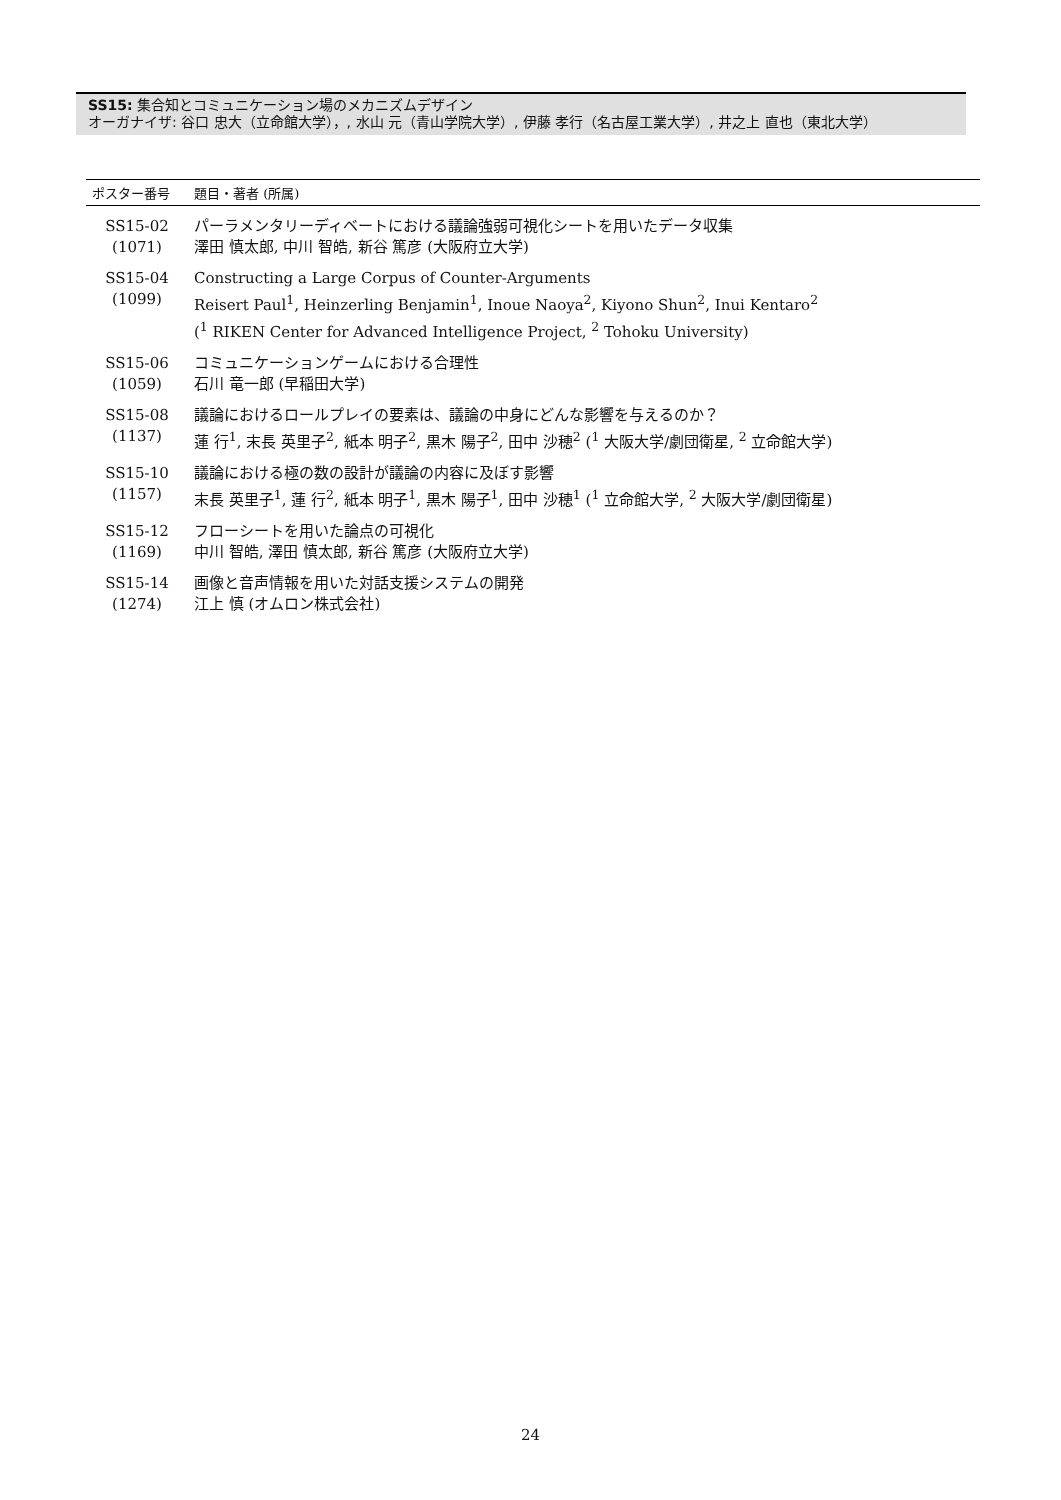SS15: 集合知とコミュニケーション場のメカニズムデザイン
オーガナイザ: 谷口 忠大（立命館大学），, 水山 元（青山学院大学）, 伊藤 孝行（名古屋工業大学）, 井之上 直也（東北大学）
| ポスター番号 | 題目・著者 (所属) |
| --- | --- |
| SS15-02 (1071) | パーラメンタリーディベートにおける議論強弱可視化シートを用いたデータ収集 澤田 慎太郎, 中川 智皓, 新谷 篤彦 (大阪府立大学) |
| SS15-04 (1099) | Constructing a Large Corpus of Counter-Arguments Reisert Paul<sup>1</sup>, Heinzerling Benjamin<sup>1</sup>, Inoue Naoya<sup>2</sup>, Kiyono Shun<sup>2</sup>, Inui Kentaro<sup>2</sup> (<sup>1</sup> RIKEN Center for Advanced Intelligence Project, <sup>2</sup> Tohoku University) |
| SS15-06 (1059) | コミュニケーションゲームにおける合理性 石川 竜一郎 (早稲田大学) |
| SS15-08 (1137) | 議論におけるロールプレイの要素は、議論の中身にどんな影響を与えるのか？ 蓮 行<sup>1</sup>, 末長 英里子<sup>2</sup>, 紙本 明子<sup>2</sup>, 黒木 陽子<sup>2</sup>, 田中 沙穂<sup>2</sup> (<sup>1</sup> 大阪大学/劇団衛星, <sup>2</sup> 立命館大学) |
| SS15-10 (1157) | 議論における極の数の設計が議論の内容に及ぼす影響 末長 英里子<sup>1</sup>, 蓮 行<sup>2</sup>, 紙本 明子<sup>1</sup>, 黒木 陽子<sup>1</sup>, 田中 沙穂<sup>1</sup> (<sup>1</sup> 立命館大学, <sup>2</sup> 大阪大学/劇団衛星) |
| SS15-12 (1169) | フローシートを用いた論点の可視化 中川 智皓, 澤田 慎太郎, 新谷 篤彦 (大阪府立大学) |
| SS15-14 (1274) | 画像と音声情報を用いた対話支援システムの開発 江上 慎 (オムロン株式会社) |
24